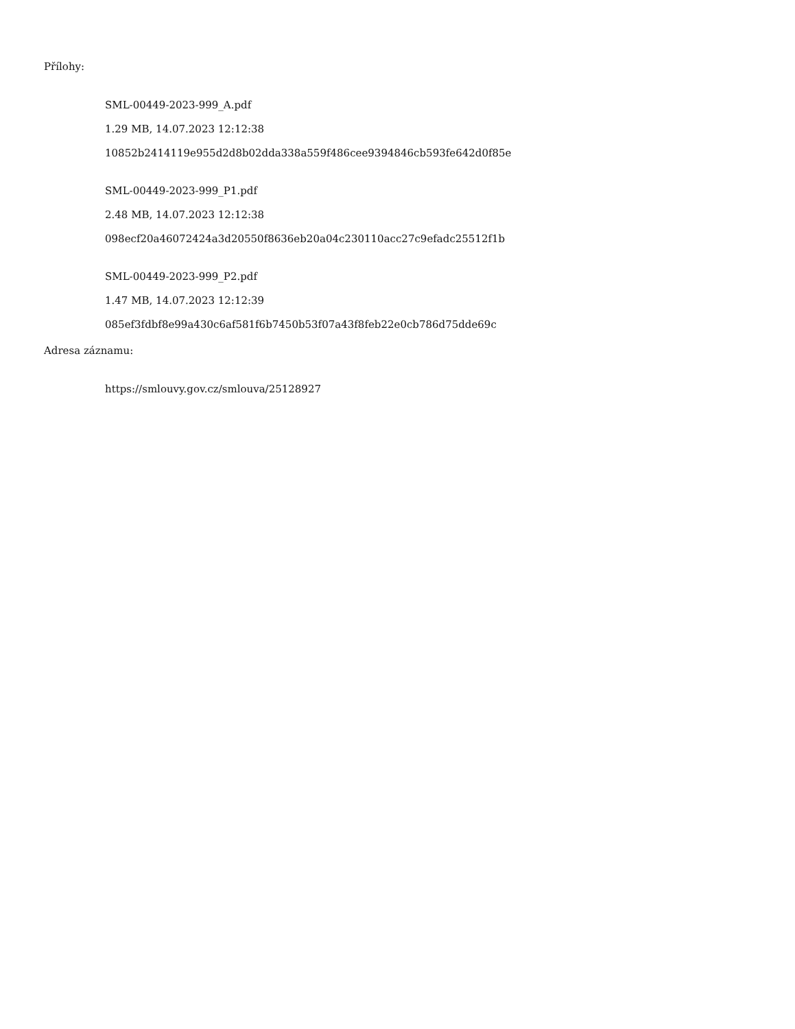Přílohy:
SML-00449-2023-999_A.pdf
1.29 MB, 14.07.2023 12:12:38
10852b2414119e955d2d8b02dda338a559f486cee9394846cb593fe642d0f85e
SML-00449-2023-999_P1.pdf
2.48 MB, 14.07.2023 12:12:38
098ecf20a46072424a3d20550f8636eb20a04c230110acc27c9efadc25512f1b
SML-00449-2023-999_P2.pdf
1.47 MB, 14.07.2023 12:12:39
085ef3fdbf8e99a430c6af581f6b7450b53f07a43f8feb22e0cb786d75dde69c
Adresa záznamu:
https://smlouvy.gov.cz/smlouva/25128927